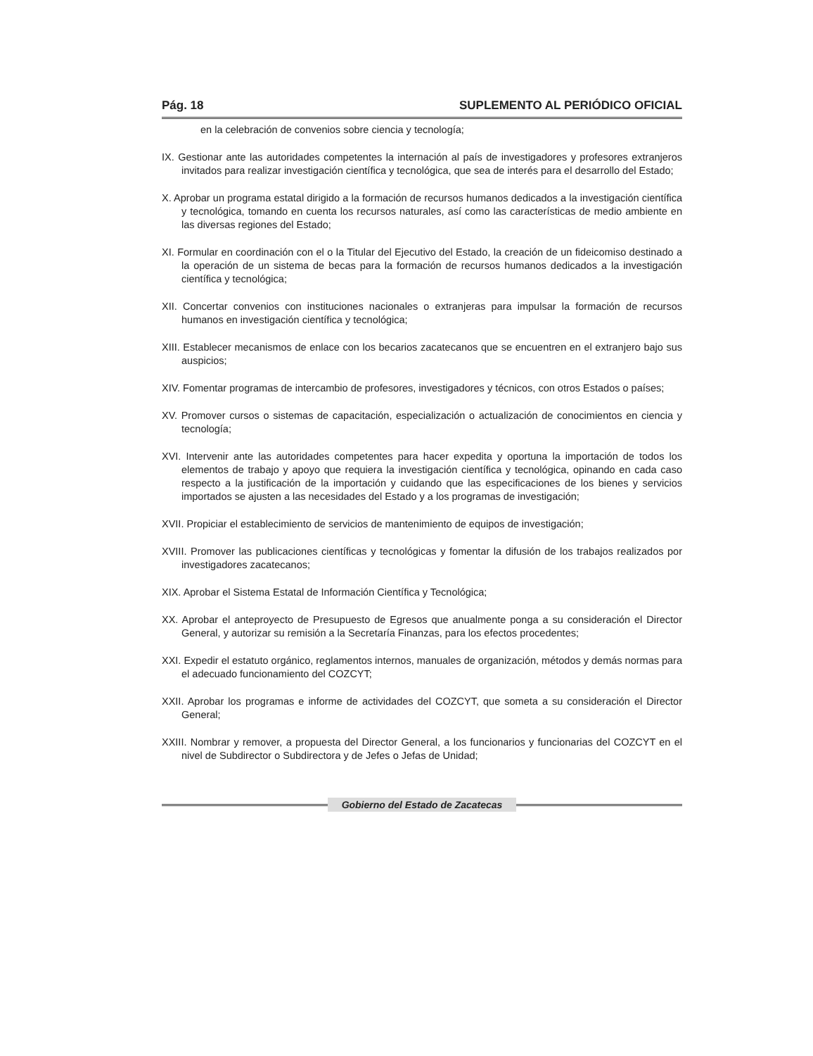Pág. 18 SUPLEMENTO AL PERIÓDICO OFICIAL
en la celebración de convenios sobre ciencia y tecnología;
IX. Gestionar ante las autoridades competentes la internación al país de investigadores y profesores extranjeros invitados para realizar investigación científica y tecnológica, que sea de interés para el desarrollo del Estado;
X. Aprobar un programa estatal dirigido a la formación de recursos humanos dedicados a la investigación científica y tecnológica, tomando en cuenta los recursos naturales, así como las características de medio ambiente en las diversas regiones del Estado;
XI. Formular en coordinación con el o la Titular del Ejecutivo del Estado, la creación de un fideicomiso destinado a la operación de un sistema de becas para la formación de recursos humanos dedicados a la investigación científica y tecnológica;
XII. Concertar convenios con instituciones nacionales o extranjeras para impulsar la formación de recursos humanos en investigación científica y tecnológica;
XIII. Establecer mecanismos de enlace con los becarios zacatecanos que se encuentren en el extranjero bajo sus auspicios;
XIV. Fomentar programas de intercambio de profesores, investigadores y técnicos, con otros Estados o países;
XV. Promover cursos o sistemas de capacitación, especialización o actualización de conocimientos en ciencia y tecnología;
XVI. Intervenir ante las autoridades competentes para hacer expedita y oportuna la importación de todos los elementos de trabajo y apoyo que requiera la investigación científica y tecnológica, opinando en cada caso respecto a la justificación de la importación y cuidando que las especificaciones de los bienes y servicios importados se ajusten a las necesidades del Estado y a los programas de investigación;
XVII. Propiciar el establecimiento de servicios de mantenimiento de equipos de investigación;
XVIII. Promover las publicaciones científicas y tecnológicas y fomentar la difusión de los trabajos realizados por investigadores zacatecanos;
XIX. Aprobar el Sistema Estatal de Información Científica y Tecnológica;
XX. Aprobar el anteproyecto de Presupuesto de Egresos que anualmente ponga a su consideración el Director General, y autorizar su remisión a la Secretaría Finanzas, para los efectos procedentes;
XXI. Expedir el estatuto orgánico, reglamentos internos, manuales de organización, métodos y demás normas para el adecuado funcionamiento del COZCYT;
XXII. Aprobar los programas e informe de actividades del COZCYT, que someta a su consideración el Director General;
XXIII. Nombrar y remover, a propuesta del Director General, a los funcionarios y funcionarias del COZCYT en el nivel de Subdirector o Subdirectora y de Jefes o Jefas de Unidad;
Gobierno del Estado de Zacatecas